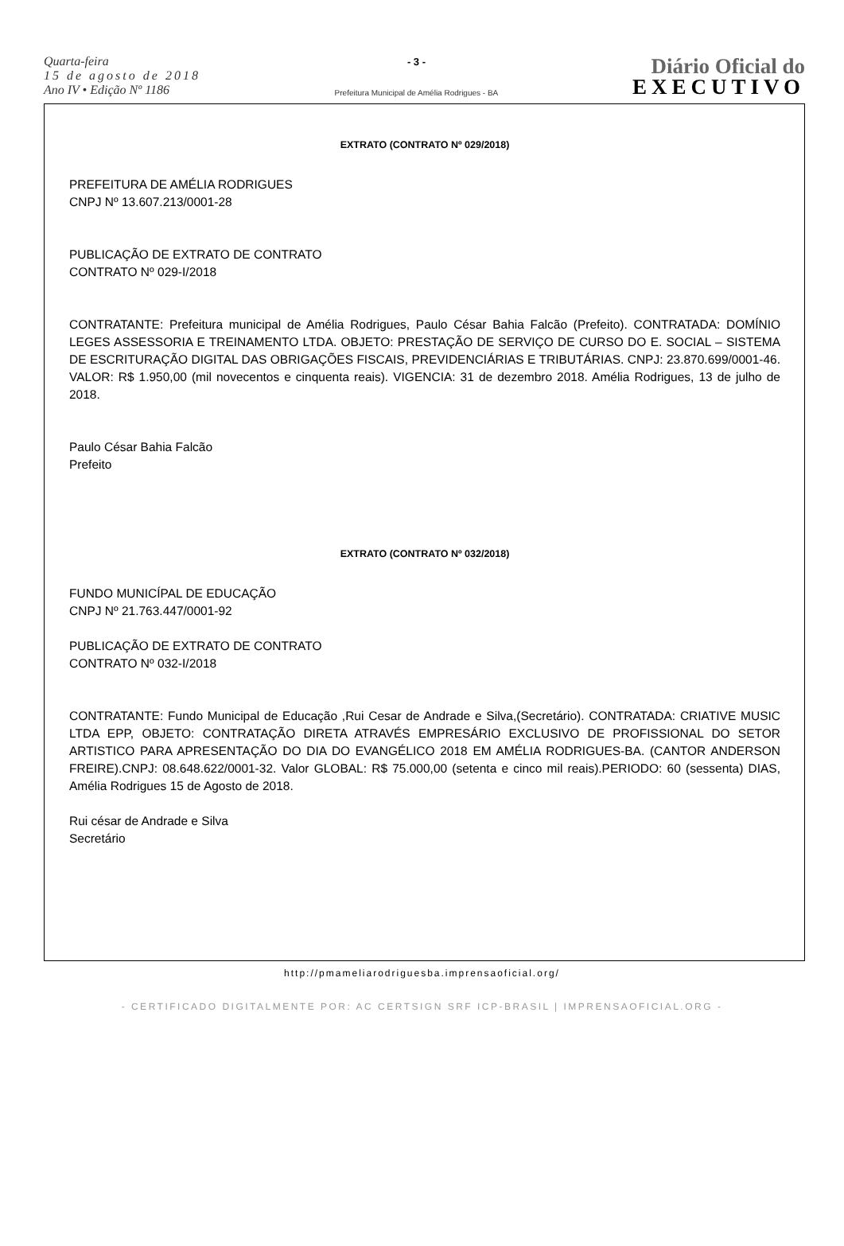Quarta-feira
15 de agosto de 2018
Ano IV • Edição Nº 1186
- 3 -
Prefeitura Municipal de Amélia Rodrigues - BA
Diário Oficial do
EXECUTIVO
EXTRATO (CONTRATO Nº 029/2018)
PREFEITURA DE AMÉLIA RODRIGUES
CNPJ Nº 13.607.213/0001-28
PUBLICAÇÃO DE EXTRATO DE CONTRATO
CONTRATO Nº 029-I/2018
CONTRATANTE: Prefeitura municipal de Amélia Rodrigues, Paulo César Bahia Falcão (Prefeito). CONTRATADA: DOMÍNIO LEGES ASSESSORIA E TREINAMENTO LTDA. OBJETO: PRESTAÇÃO DE SERVIÇO DE CURSO DO E. SOCIAL – SISTEMA DE ESCRITURAÇÃO DIGITAL DAS OBRIGAÇÕES FISCAIS, PREVIDENCIÁRIAS E TRIBUTÁRIAS. CNPJ: 23.870.699/0001-46. VALOR: R$ 1.950,00 (mil novecentos e cinquenta reais). VIGENCIA: 31 de dezembro 2018. Amélia Rodrigues, 13 de julho de 2018.
Paulo César Bahia Falcão
Prefeito
EXTRATO (CONTRATO Nº 032/2018)
FUNDO MUNICÍPAL DE EDUCAÇÃO
CNPJ Nº 21.763.447/0001-92
PUBLICAÇÃO DE EXTRATO DE CONTRATO
CONTRATO Nº 032-I/2018
CONTRATANTE: Fundo Municipal de Educação ,Rui Cesar de Andrade e Silva,(Secretário). CONTRATADA: CRIATIVE MUSIC LTDA EPP, OBJETO: CONTRATAÇÃO DIRETA ATRAVÉS EMPRESÁRIO EXCLUSIVO DE PROFISSIONAL DO SETOR ARTISTICO PARA APRESENTAÇÃO DO DIA DO EVANGÉLICO 2018 EM AMÉLIA RODRIGUES-BA. (CANTOR ANDERSON FREIRE).CNPJ: 08.648.622/0001-32. Valor GLOBAL: R$ 75.000,00 (setenta e cinco mil reais).PERIODO: 60 (sessenta) DIAS, Amélia Rodrigues 15 de Agosto de 2018.
Rui césar de Andrade e Silva
Secretário
http://pmameliarodriguesba.imprensaoficial.org/
- CERTIFICADO DIGITALMENTE POR: AC CERTSIGN SRF ICP-BRASIL | IMPRENSAOFICIAL.ORG -